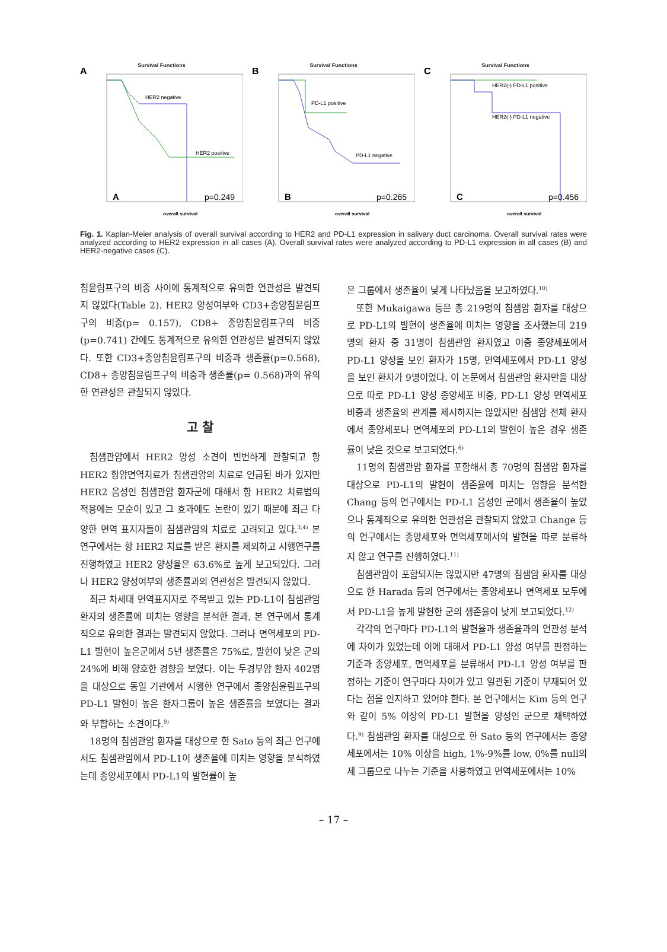Survival Functions
A
HER2 negative
HER2 positive
A
p=0.249
overall survival
Survival Functions
B
PD-L1 positive
PD-L1 negative
B
p=0.265
overall survival
Survival Functions
C
HER2(-) PD-L1 positive
HER2(-) PD-L1 negative
C
p=0.456
overall survival
Fig. 1. Kaplan-Meier analysis of overall survival according to HER2 and PD-L1 expression in salivary duct carcinoma. Overall survival rates were analyzed according to HER2 expression in all cases (A). Overall survival rates were analyzed according to PD-L1 expression in all cases (B) and HER2-negative cases (C).
침윤림프구의 비중 사이에 통계적으로 유의한 연관성은 발견되지 않았다(Table 2). HER2 양성여부와 CD3+종양침윤림프구의 비중(p= 0.157), CD8+ 종양침윤림프구의 비중(p=0.741) 간에도 통계적으로 유의한 연관성은 발견되지 않았다. 또한 CD3+종양침윤림프구의 비중과 생존률(p=0.568), CD8+ 종양침윤림프구의 비중과 생존률(p= 0.568)과의 유의한 연관성은 관찰되지 않았다.
고 찰
침샘관암에서 HER2 양성 소견이 빈번하게 관찰되고 항 HER2 항암면역치료가 침샘관암의 치료로 언급된 바가 있지만 HER2 음성인 침샘관암 환자군에 대해서 항 HER2 치료법의 적용에는 모순이 있고 그 효과에도 논란이 있기 때문에 최근 다양한 면역 표지자들이 침샘관암의 치료로 고려되고 있다.<sup>3,4)</sup> 본 연구에서는 항 HER2 치료를 받은 환자를 제외하고 시행연구를 진행하였고 HER2 양성율은 63.6%로 높게 보고되었다. 그러나 HER2 양성여부와 생존률과의 연관성은 발견되지 않았다.
최근 차세대 면역표지자로 주목받고 있는 PD-L1이 침샘관암 환자의 생존률에 미치는 영향을 분석한 결과, 본 연구에서 통계적으로 유의한 결과는 발견되지 않았다. 그러나 면역세포의 PD-L1 발현이 높은군에서 5년 생존률은 75%로, 발현이 낮은 군의 24%에 비해 양호한 경향을 보였다. 이는 두경부암 환자 402명을 대상으로 동일 기관에서 시행한 연구에서 종양침윤림프구의 PD-L1 발현이 높은 환자그룹이 높은 생존률을 보였다는 결과와 부합하는 소견이다.<sup>9)</sup>
18명의 침샘관암 환자를 대상으로 한 Sato 등의 최근 연구에서도 침샘관암에서 PD-L1이 생존율에 미치는 영향을 분석하였는데 종양세포에서 PD-L1의 발현률이 높
은 그룹에서 생존율이 낮게 나타났음을 보고하였다.<sup>10)</sup>
또한 Mukaigawa 등은 총 219명의 침샘암 환자를 대상으로 PD-L1의 발현이 생존율에 미치는 영향을 조사했는데 219명의 환자 중 31명이 침샘관암 환자였고 이중 종양세포에서 PD-L1 양성을 보인 환자가 15명, 면역세포에서 PD-L1 양성을 보인 환자가 9명이었다. 이 논문에서 침샘관암 환자만을 대상으로 따로 PD-L1 양성 종양세포 비중, PD-L1 양성 면역세포 비중과 생존율의 관계를 제시하지는 않았지만 침샘암 전체 환자에서 종양세포나 면역세포의 PD-L1의 발현이 높은 경우 생존률이 낮은 것으로 보고되었다.<sup>6)</sup>
11명의 침샘관암 환자를 포함해서 총 70명의 침샘암 환자를 대상으로 PD-L1의 발현이 생존율에 미치는 영향을 분석한 Chang 등의 연구에서는 PD-L1 음성인 군에서 생존율이 높았으나 통계적으로 유의한 연관성은 관찰되지 않았고 Change 등의 연구에서는 종양세포와 면역세포에서의 발현을 따로 분류하지 않고 연구를 진행하였다.<sup>11)</sup>
침샘관암이 포함되지는 않았지만 47명의 침샘암 환자를 대상으로 한 Harada 등의 연구에서는 종양세포나 면역세포 모두에서 PD-L1을 높게 발현한 군의 생존율이 낮게 보고되었다.<sup>12)</sup>
각각의 연구마다 PD-L1의 발현율과 생존율과의 연관성 분석에 차이가 있었는데 이에 대해서 PD-L1 양성 여부를 판정하는 기준과 종양세포, 면역세포를 분류해서 PD-L1 양성 여부를 판정하는 기준이 연구마다 차이가 있고 일관된 기준이 부재되어 있다는 점을 인지하고 있어야 한다. 본 연구에서는 Kim 등의 연구와 같이 5% 이상의 PD-L1 발현을 양성인 군으로 채택하였다.<sup>9)</sup> 침샘관암 환자를 대상으로 한 Sato 등의 연구에서는 종양세포에서는 10% 이상을 high, 1%-9%를 low, 0%를 null의 세 그룹으로 나누는 기준을 사용하였고 면역세포에서는 10%
– 17 –